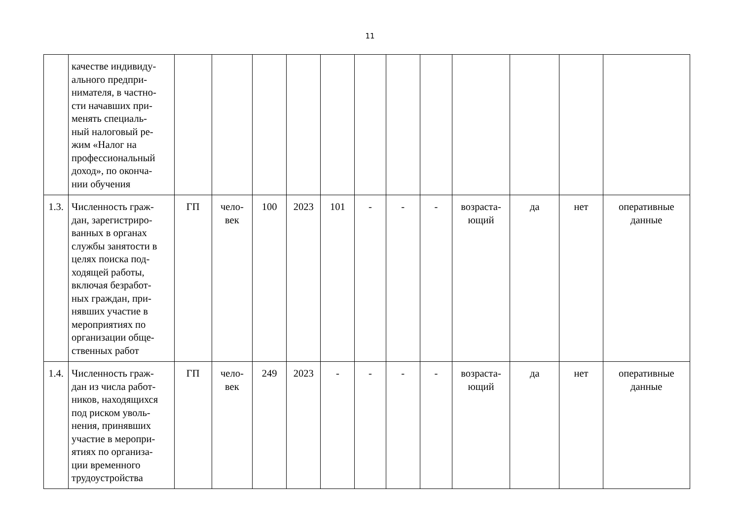11
| | качестве индивиду- ального предпри- нимателя, в частно- сти начавших при- менять специаль- ный налоговый ре- жим «Налог на профессиональный доход», по оконча- нии обучения | | | | | | | | | | | | |
| 1.3. | Численность граж- дан, зарегистриро- ванных в органах службы занятости в целях поиска под- ходящей работы, включая безработ- ных граждан, при- нявших участие в мероприятиях по организации обще- ственных работ | ГП | чело- век | 100 | 2023 | 101 | - | - | - | возраста- ющий | да | нет | оперативные данные |
| 1.4. | Численность граж- дан из числа работ- ников, находящихся под риском уволь- нения, принявших участие в меропри- ятиях по организа- ции временного трудоустройства | ГП | чело- век | 249 | 2023 | - | - | - | - | возраста- ющий | да | нет | оперативные данные |